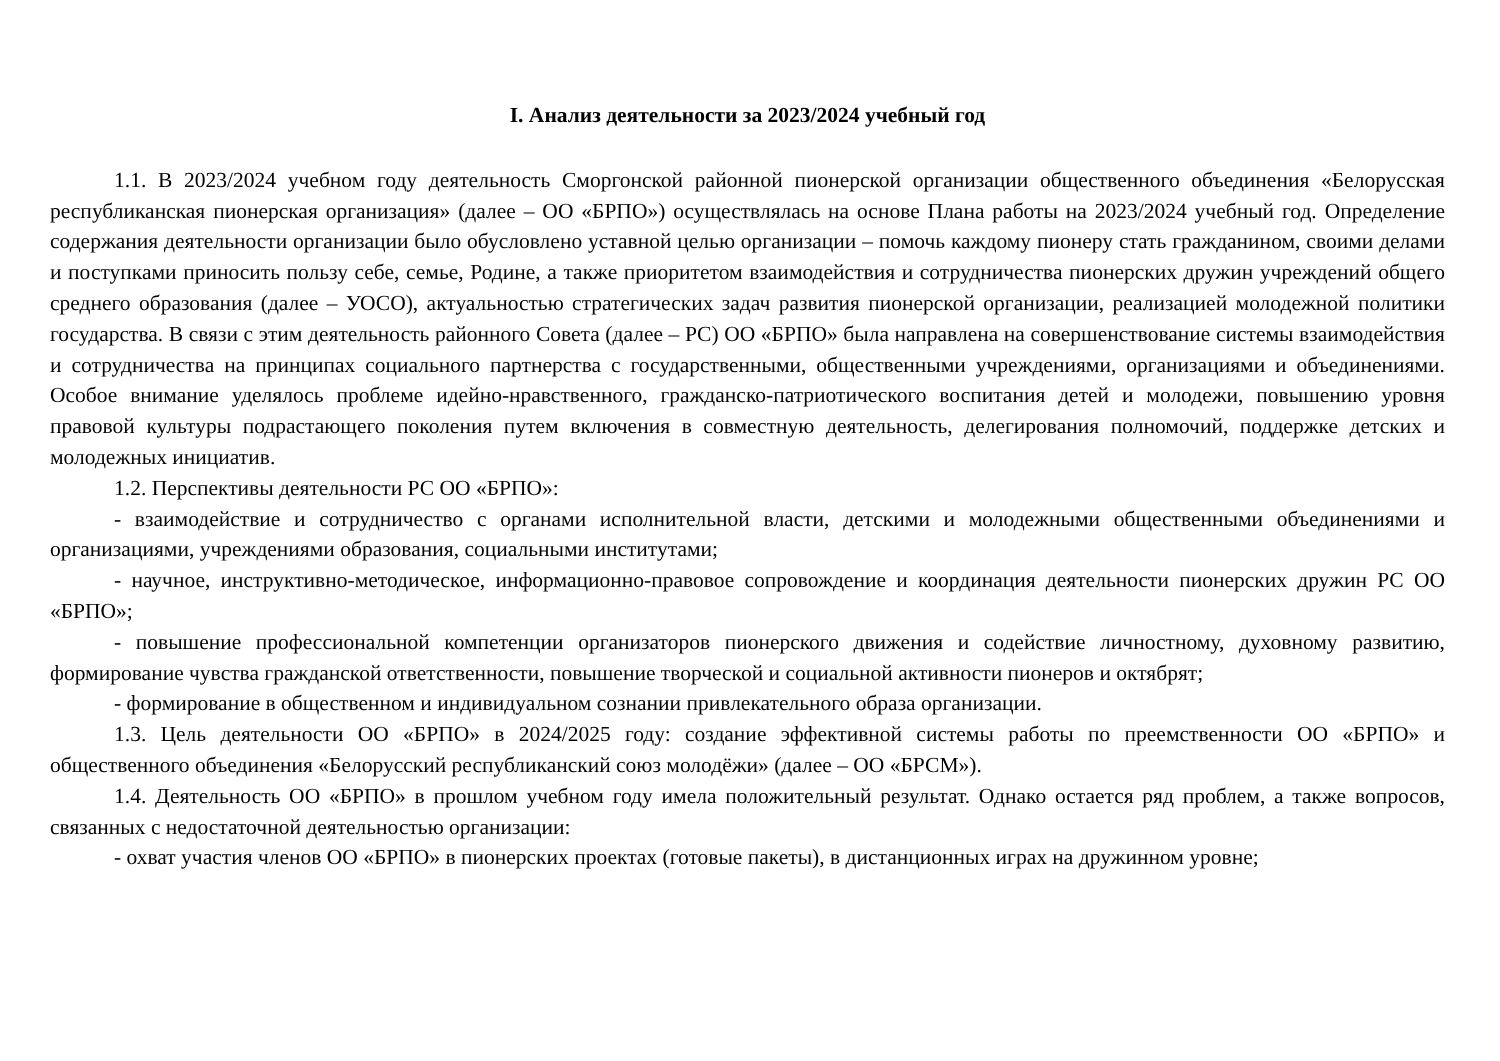I. Анализ деятельности за 2023/2024 учебный год
1.1. В 2023/2024 учебном году деятельность Сморгонской районной пионерской организации общественного объединения «Белорусская республиканская пионерская организация» (далее – ОО «БРПО») осуществлялась на основе Плана работы на 2023/2024 учебный год. Определение содержания деятельности организации было обусловлено уставной целью организации – помочь каждому пионеру стать гражданином, своими делами и поступками приносить пользу себе, семье, Родине, а также приоритетом взаимодействия и сотрудничества пионерских дружин учреждений общего среднего образования (далее – УОСО), актуальностью стратегических задач развития пионерской организации, реализацией молодежной политики государства. В связи с этим деятельность районного Совета (далее – РС) ОО «БРПО» была направлена на совершенствование системы взаимодействия и сотрудничества на принципах социального партнерства с государственными, общественными учреждениями, организациями и объединениями. Особое внимание уделялось проблеме идейно-нравственного, гражданско-патриотического воспитания детей и молодежи, повышению уровня правовой культуры подрастающего поколения путем включения в совместную деятельность, делегирования полномочий, поддержке детских и молодежных инициатив.
1.2. Перспективы деятельности РС ОО «БРПО»:
- взаимодействие и сотрудничество с органами исполнительной власти, детскими и молодежными общественными объединениями и организациями, учреждениями образования, социальными институтами;
- научное, инструктивно-методическое, информационно-правовое сопровождение и координация деятельности пионерских дружин РС ОО «БРПО»;
- повышение профессиональной компетенции организаторов пионерского движения и содействие личностному, духовному развитию, формирование чувства гражданской ответственности, повышение творческой и социальной активности пионеров и октябрят;
- формирование в общественном и индивидуальном сознании привлекательного образа организации.
1.3. Цель деятельности ОО «БРПО» в 2024/2025 году: создание эффективной системы работы по преемственности ОО «БРПО» и общественного объединения «Белорусский республиканский союз молодёжи» (далее – ОО «БРСМ»).
1.4. Деятельность ОО «БРПО» в прошлом учебном году имела положительный результат. Однако остается ряд проблем, а также вопросов, связанных с недостаточной деятельностью организации:
- охват участия членов ОО «БРПО» в пионерских проектах (готовые пакеты), в дистанционных играх на дружинном уровне;